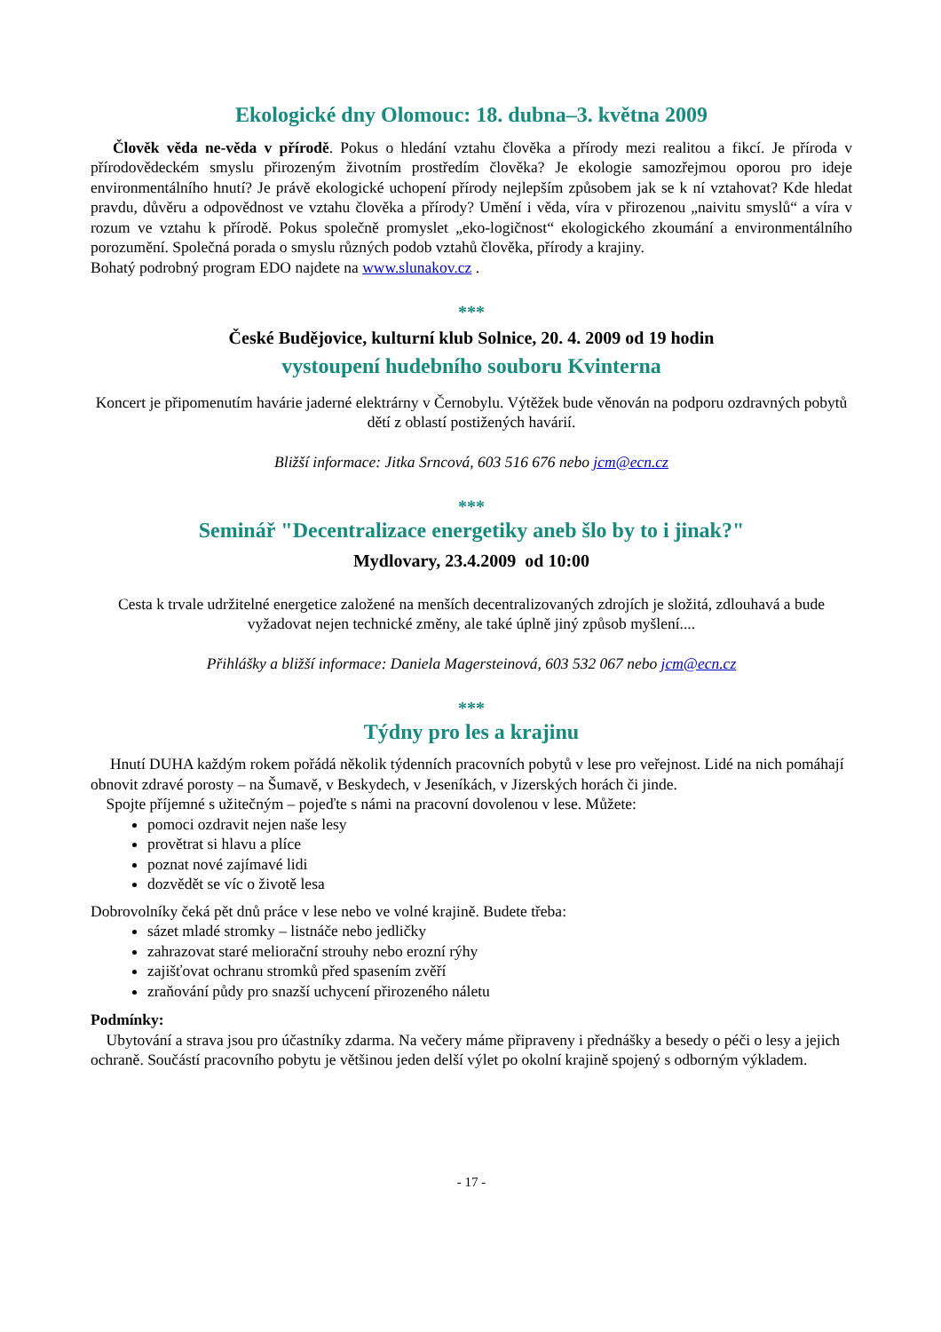Ekologické dny Olomouc: 18. dubna–3. května 2009
Člověk věda ne-věda v přírodě. Pokus o hledání vztahu člověka a přírody mezi realitou a fikcí. Je příroda v přírodovědeckém smyslu přirozeným životním prostředím člověka? Je ekologie samozřejmou oporou pro ideje environmentálního hnutí? Je právě ekologické uchopení přírody nejlepším způsobem jak se k ní vztahovat? Kde hledat pravdu, důvěru a odpovědnost ve vztahu člověka a přírody? Umění i věda, víra v přirozenou „naivitu smyslů“ a víra v rozum ve vztahu k přírodě. Pokus společně promyslet „eko-logičnost“ ekologického zkoumání a environmentálního porozumění. Společná porada o smyslu různých podob vztahů člověka, přírody a krajiny.
Bohatý podrobný program EDO najdete na www.slunakov.cz .
***
České Budějovice, kulturní klub Solnice, 20. 4. 2009 od 19 hodin
vystoupení hudebního souboru Kvinterna
Koncert je připomenutím havárie jaderné elektrárny v Černobylu. Výtěžek bude věnován na podporu ozdravných pobytů dětí z oblastí postižených havárií.
Bližší informace: Jitka Srncová, 603 516 676 nebo jcm@ecn.cz
***
Seminář "Decentralizace energetiky aneb šlo by to i jinak?"
Mydlovary, 23.4.2009 od 10:00
Cesta k trvale udržitelné energetice založené na menších decentralizovaných zdrojích je složitá, zdlouhavá a bude vyžadovat nejen technické změny, ale také úplně jiný způsob myšlení....
Přihlášky a bližší informace: Daniela Magersteinová, 603 532 067 nebo jcm@ecn.cz
***
Týdny pro les a krajinu
Hnutí DUHA každým rokem pořádá několik týdenních pracovních pobytů v lese pro veřejnost. Lidé na nich pomáhají obnovit zdravé porosty – na Šumavě, v Beskydech, v Jeseníkách, v Jizerských horách či jinde.
Spojte příjemné s užitečným – pojeďte s námi na pracovní dovolenou v lese. Můžete:
pomoci ozdravit nejen naše lesy
provětrat si hlavu a plíce
poznat nové zajímavé lidi
dozvědět se víc o životě lesa
Dobrovolníky čeká pět dnů práce v lese nebo ve volné krajině. Budete třeba:
sázet mladé stromky – listnáče nebo jedličky
zahrazovat staré meliorační strouhy nebo erozní rýhy
zajišťovat ochranu stromků před spasením zvěří
zraňování půdy pro snazší uchycení přirozeného náletu
Podmínky:
Ubytování a strava jsou pro účastníky zdarma. Na večery máme připraveny i přednášky a besedy o péči o lesy a jejich ochraně. Součástí pracovního pobytu je většinou jeden delší výlet po okolní krajině spojený s odborným výkladem.
- 17 -